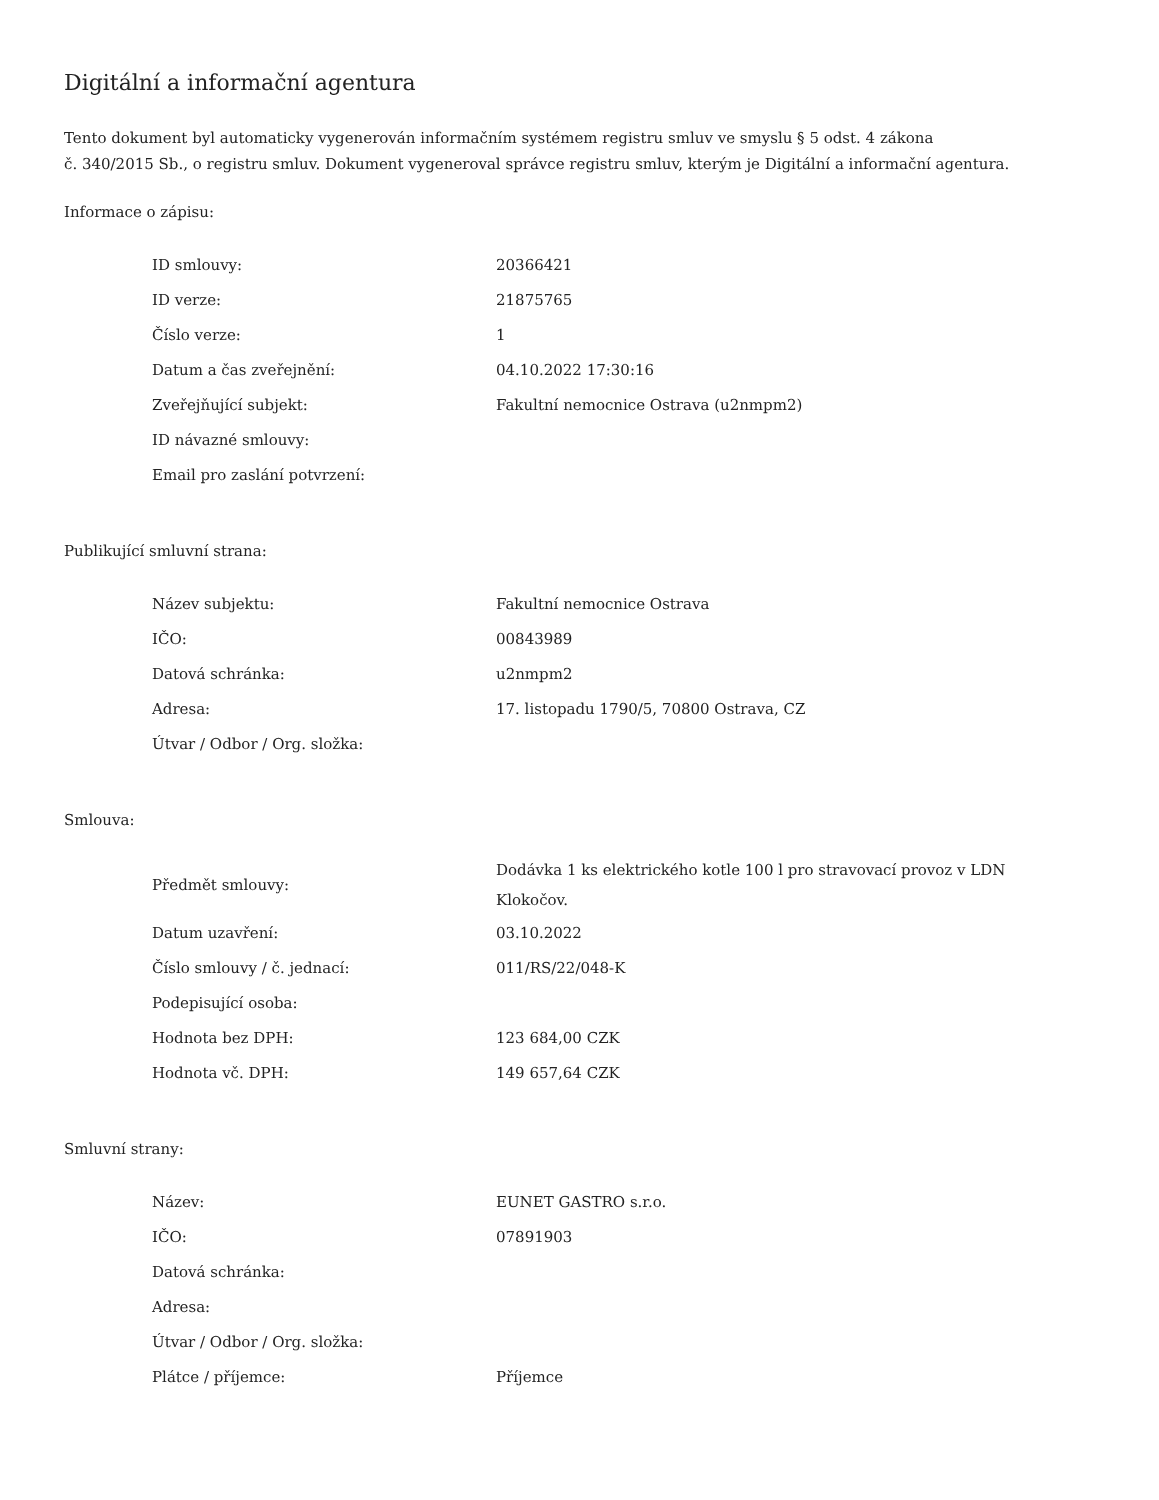Digitální a informační agentura
Tento dokument byl automaticky vygenerován informačním systémem registru smluv ve smyslu § 5 odst. 4 zákona
č. 340/2015 Sb., o registru smluv. Dokument vygeneroval správce registru smluv, kterým je Digitální a informační agentura.
Informace o zápisu:
| ID smlouvy: | 20366421 |
| ID verze: | 21875765 |
| Číslo verze: | 1 |
| Datum a čas zveřejnění: | 04.10.2022 17:30:16 |
| Zveřejňující subjekt: | Fakultní nemocnice Ostrava (u2nmpm2) |
| ID návazné smlouvy: | |
| Email pro zaslání potvrzení: | |
Publikující smluvní strana:
| Název subjektu: | Fakultní nemocnice Ostrava |
| IČO: | 00843989 |
| Datová schránka: | u2nmpm2 |
| Adresa: | 17. listopadu 1790/5, 70800 Ostrava, CZ |
| Útvar / Odbor / Org. složka: | |
Smlouva:
| Předmět smlouvy: | Dodávka 1 ks elektrického kotle 100 l pro stravovací provoz v LDN Klokočov. |
| Datum uzavření: | 03.10.2022 |
| Číslo smlouvy / č. jednací: | 011/RS/22/048-K |
| Podepisující osoba: | |
| Hodnota bez DPH: | 123 684,00 CZK |
| Hodnota vč. DPH: | 149 657,64 CZK |
Smluvní strany:
| Název: | EUNET GASTRO s.r.o. |
| IČO: | 07891903 |
| Datová schránka: | |
| Adresa: | |
| Útvar / Odbor / Org. složka: | |
| Plátce / příjemce: | Příjemce |